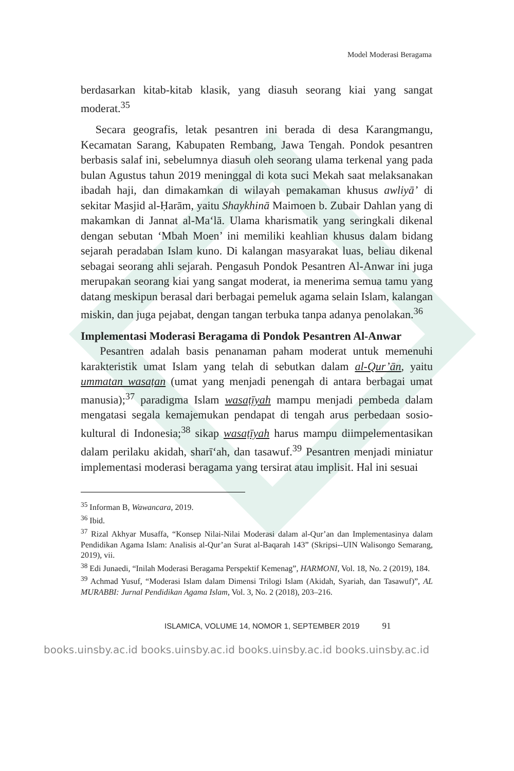Model Moderasi Beragama
berdasarkan kitab-kitab klasik, yang diasuh seorang kiai yang sangat moderat.<sup>35</sup>
Secara geografis, letak pesantren ini berada di desa Karangmangu, Kecamatan Sarang, Kabupaten Rembang, Jawa Tengah. Pondok pesantren berbasis salaf ini, sebelumnya diasuh oleh seorang ulama terkenal yang pada bulan Agustus tahun 2019 meninggal di kota suci Mekah saat melaksanakan ibadah haji, dan dimakamkan di wilayah pemakaman khusus awliyā’ di sekitar Masjid al-Ḥarām, yaitu Shaykhinā Maimoen b. Zubair Dahlan yang di makamkan di Jannat al-Ma‘lā. Ulama kharismatik yang seringkali dikenal dengan sebutan ‘Mbah Moen’ ini memiliki keahlian khusus dalam bidang sejarah peradaban Islam kuno. Di kalangan masyarakat luas, beliau dikenal sebagai seorang ahli sejarah. Pengasuh Pondok Pesantren Al-Anwar ini juga merupakan seorang kiai yang sangat moderat, ia menerima semua tamu yang datang meskipun berasal dari berbagai pemeluk agama selain Islam, kalangan miskin, dan juga pejabat, dengan tangan terbuka tanpa adanya penolakan.<sup>36</sup>
Implementasi Moderasi Beragama di Pondok Pesantren Al-Anwar
Pesantren adalah basis penanaman paham moderat untuk memenuhi karakteristik umat Islam yang telah di sebutkan dalam al-Qur’ān, yaitu ummatan wasaṭan (umat yang menjadi penengah di antara berbagai umat manusia);<sup>37</sup> paradigma Islam wasaṭīyah mampu menjadi pembeda dalam mengatasi segala kemajemukan pendapat di tengah arus perbedaan sosio-kultural di Indonesia;<sup>38</sup> sikap wasaṭīyah harus mampu diimpelementasikan dalam perilaku akidah, sharī‘ah, dan tasawuf.<sup>39</sup> Pesantren menjadi miniatur implementasi moderasi beragama yang tersirat atau implisit. Hal ini sesuai
<sup>35</sup> Informan B, Wawancara, 2019.
<sup>36</sup> Ibid.
<sup>37</sup> Rizal Akhyar Musaffa, “Konsep Nilai-Nilai Moderasi dalam al-Qur’an dan Implementasinya dalam Pendidikan Agama Islam: Analisis al-Qur’an Surat al-Baqarah 143” (Skripsi--UIN Walisongo Semarang, 2019), vii.
<sup>38</sup> Edi Junaedi, “Inilah Moderasi Beragama Perspektif Kemenag”, HARMONI, Vol. 18, No. 2 (2019), 184.
<sup>39</sup> Achmad Yusuf, “Moderasi Islam dalam Dimensi Trilogi Islam (Akidah, Syariah, dan Tasawuf)”, AL MURABBI: Jurnal Pendidikan Agama Islam, Vol. 3, No. 2 (2018), 203–216.
ISLAMICA, VOLUME 14, NOMOR 1, SEPTEMBER 2019 91
books.uinsby.ac.id books.uinsby.ac.id books.uinsby.ac.id books.uinsby.ac.id